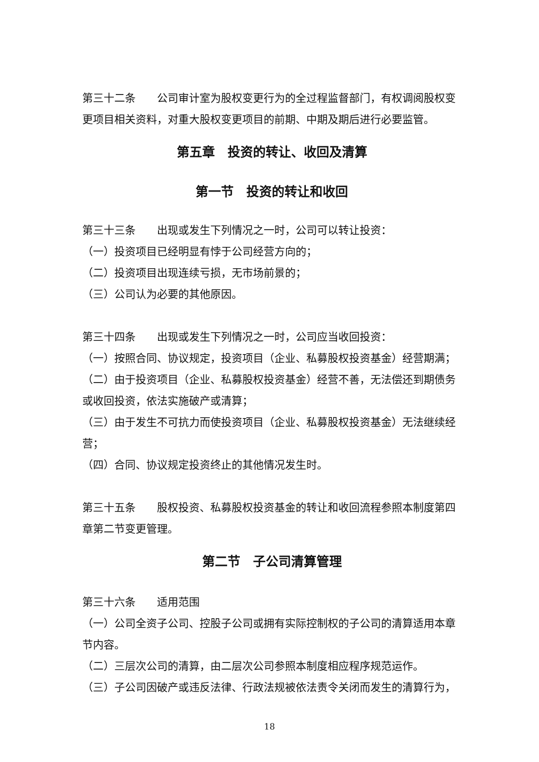第三十二条　　公司审计室为股权变更行为的全过程监督部门，有权调阅股权变更项目相关资料，对重大股权变更项目的前期、中期及期后进行必要监管。
第五章　投资的转让、收回及清算
第一节　投资的转让和收回
第三十三条　　出现或发生下列情况之一时，公司可以转让投资：
（一）投资项目已经明显有悖于公司经营方向的；
（二）投资项目出现连续亏损，无市场前景的；
（三）公司认为必要的其他原因。
第三十四条　　出现或发生下列情况之一时，公司应当收回投资：
（一）按照合同、协议规定，投资项目（企业、私募股权投资基金）经营期满；
（二）由于投资项目（企业、私募股权投资基金）经营不善，无法偿还到期债务或收回投资，依法实施破产或清算；
（三）由于发生不可抗力而使投资项目（企业、私募股权投资基金）无法继续经营；
（四）合同、协议规定投资终止的其他情况发生时。
第三十五条　　股权投资、私募股权投资基金的转让和收回流程参照本制度第四章第二节变更管理。
第二节　子公司清算管理
第三十六条　　适用范围
（一）公司全资子公司、控股子公司或拥有实际控制权的子公司的清算适用本章节内容。
（二）三层次公司的清算，由二层次公司参照本制度相应程序规范运作。
（三）子公司因破产或违反法律、行政法规被依法责令关闭而发生的清算行为，
18